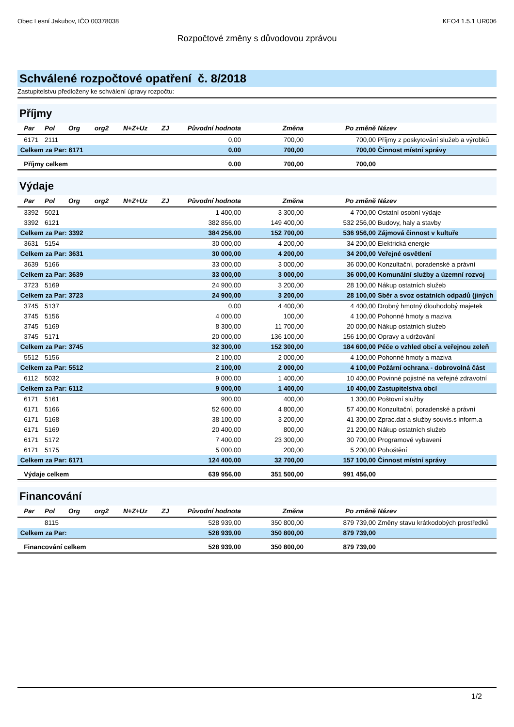Obec Lesní Jakubov, IČO 00378038 KEO4 1.5.1 UR006
Rozpočtové změny s důvodovou zprávou
Schválené rozpočtové opatření č. 8/2018
Zastupitelstvu předloženy ke schválení úpravy rozpočtu:
Příjmy
| Par | Pol | Org | org2 | N+Z+Uz | ZJ | Původní hodnota | Změna | Po změně | Název |
| --- | --- | --- | --- | --- | --- | --- | --- | --- | --- |
| 6171 | 2111 | | | | | 0,00 | 700,00 | 700,00 | Příjmy z poskytování služeb a výrobků |
| Celkem za Par: 6171 | | | | | | 0,00 | 700,00 | 700,00 | Činnost místní správy |
| Příjmy celkem | | | | | | 0,00 | 700,00 | 700,00 | |
Výdaje
| Par | Pol | Org | org2 | N+Z+Uz | ZJ | Původní hodnota | Změna | Po změně | Název |
| --- | --- | --- | --- | --- | --- | --- | --- | --- | --- |
| 3392 | 5021 | | | | | 1 400,00 | 3 300,00 | 4 700,00 | Ostatní osobní výdaje |
| 3392 | 6121 | | | | | 382 856,00 | 149 400,00 | 532 256,00 | Budovy, haly a stavby |
| Celkem za Par: 3392 | | | | | | 384 256,00 | 152 700,00 | 536 956,00 | Zájmová činnost v kultuře |
| 3631 | 5154 | | | | | 30 000,00 | 4 200,00 | 34 200,00 | Elektrická energie |
| Celkem za Par: 3631 | | | | | | 30 000,00 | 4 200,00 | 34 200,00 | Veřejné osvětlení |
| 3639 | 5166 | | | | | 33 000,00 | 3 000,00 | 36 000,00 | Konzultační, poradenské a právní |
| Celkem za Par: 3639 | | | | | | 33 000,00 | 3 000,00 | 36 000,00 | Komunální služby a územní rozvoj |
| 3723 | 5169 | | | | | 24 900,00 | 3 200,00 | 28 100,00 | Nákup ostatních služeb |
| Celkem za Par: 3723 | | | | | | 24 900,00 | 3 200,00 | 28 100,00 | Sběr a svoz ostatních odpadů (jiných |
| 3745 | 5137 | | | | | 0,00 | 4 400,00 | 4 400,00 | Drobný hmotný dlouhodobý majetek |
| 3745 | 5156 | | | | | 4 000,00 | 100,00 | 4 100,00 | Pohonné hmoty a maziva |
| 3745 | 5169 | | | | | 8 300,00 | 11 700,00 | 20 000,00 | Nákup ostatních služeb |
| 3745 | 5171 | | | | | 20 000,00 | 136 100,00 | 156 100,00 | Opravy a udržování |
| Celkem za Par: 3745 | | | | | | 32 300,00 | 152 300,00 | 184 600,00 | Péče o vzhled obcí a veřejnou zeleň |
| 5512 | 5156 | | | | | 2 100,00 | 2 000,00 | 4 100,00 | Pohonné hmoty a maziva |
| Celkem za Par: 5512 | | | | | | 2 100,00 | 2 000,00 | 4 100,00 | Požární ochrana - dobrovolná část |
| 6112 | 5032 | | | | | 9 000,00 | 1 400,00 | 10 400,00 | Povinné pojistné na veřejné zdravotní |
| Celkem za Par: 6112 | | | | | | 9 000,00 | 1 400,00 | 10 400,00 | Zastupitelstva obcí |
| 6171 | 5161 | | | | | 900,00 | 400,00 | 1 300,00 | Poštovní služby |
| 6171 | 5166 | | | | | 52 600,00 | 4 800,00 | 57 400,00 | Konzultační, poradenské a právní |
| 6171 | 5168 | | | | | 38 100,00 | 3 200,00 | 41 300,00 | Zprac.dat a služby souvis.s inform.a |
| 6171 | 5169 | | | | | 20 400,00 | 800,00 | 21 200,00 | Nákup ostatních služeb |
| 6171 | 5172 | | | | | 7 400,00 | 23 300,00 | 30 700,00 | Programové vybavení |
| 6171 | 5175 | | | | | 5 000,00 | 200,00 | 5 200,00 | Pohoštění |
| Celkem za Par: 6171 | | | | | | 124 400,00 | 32 700,00 | 157 100,00 | Činnost místní správy |
| Výdaje celkem | | | | | | 639 956,00 | 351 500,00 | 991 456,00 | |
Financování
| Par | Pol | Org | org2 | N+Z+Uz | ZJ | Původní hodnota | Změna | Po změně | Název |
| --- | --- | --- | --- | --- | --- | --- | --- | --- | --- |
| | 8115 | | | | | 528 939,00 | 350 800,00 | 879 739,00 | Změny stavu krátkodobých prostředků |
| Celkem za Par: | | | | | | 528 939,00 | 350 800,00 | 879 739,00 | |
| Financování celkem | | | | | | 528 939,00 | 350 800,00 | 879 739,00 | |
1/2